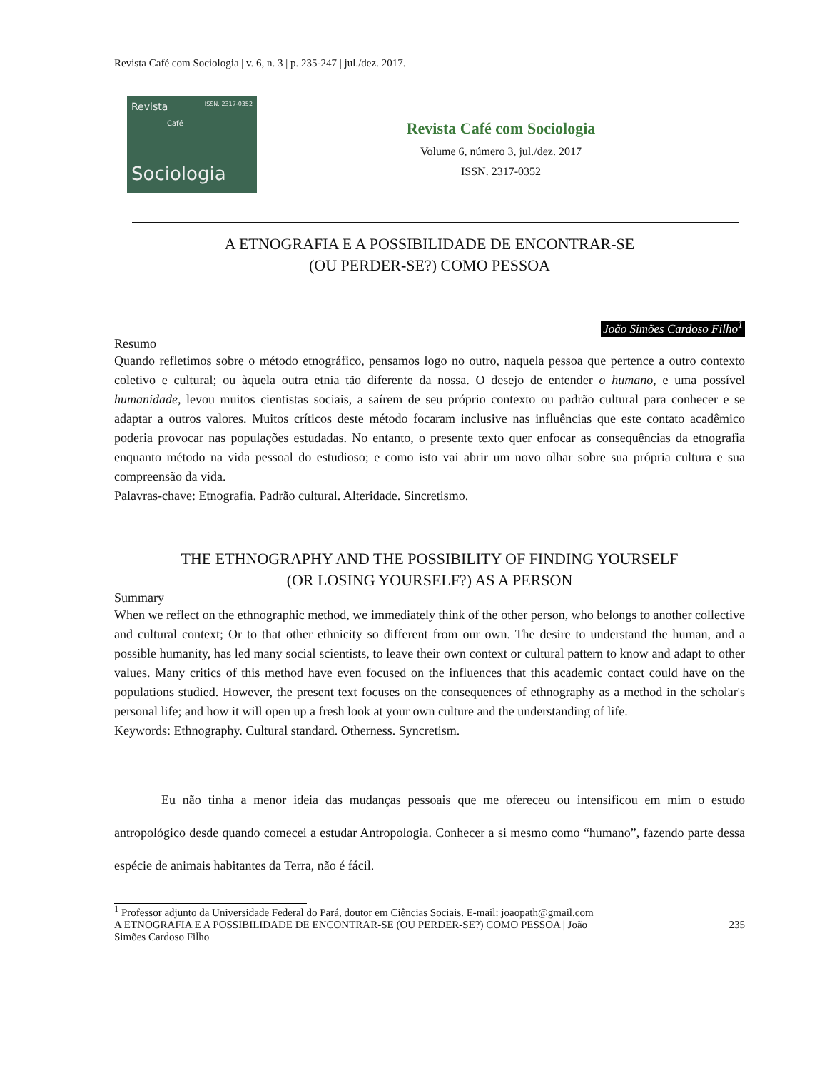Revista Café com Sociologia | v. 6, n. 3 | p. 235-247 | jul./dez. 2017.
Revista ISSN. 2317-0352
Café
Sociologia
Revista Café com Sociologia
Volume 6, número 3, jul./dez. 2017
ISSN. 2317-0352
A ETNOGRAFIA E A POSSIBILIDADE DE ENCONTRAR-SE
(OU PERDER-SE?) COMO PESSOA
João Simões Cardoso Filho<sup>1</sup>
Resumo
Quando refletimos sobre o método etnográfico, pensamos logo no outro, naquela pessoa que pertence a outro contexto coletivo e cultural; ou àquela outra etnia tão diferente da nossa. O desejo de entender o humano, e uma possível humanidade, levou muitos cientistas sociais, a saírem de seu próprio contexto ou padrão cultural para conhecer e se adaptar a outros valores. Muitos críticos deste método focaram inclusive nas influências que este contato acadêmico poderia provocar nas populações estudadas. No entanto, o presente texto quer enfocar as consequências da etnografia enquanto método na vida pessoal do estudioso; e como isto vai abrir um novo olhar sobre sua própria cultura e sua compreensão da vida.
Palavras-chave: Etnografia. Padrão cultural. Alteridade. Sincretismo.
THE ETHNOGRAPHY AND THE POSSIBILITY OF FINDING YOURSELF
(OR LOSING YOURSELF?) AS A PERSON
Summary
When we reflect on the ethnographic method, we immediately think of the other person, who belongs to another collective and cultural context; Or to that other ethnicity so different from our own. The desire to understand the human, and a possible humanity, has led many social scientists, to leave their own context or cultural pattern to know and adapt to other values. Many critics of this method have even focused on the influences that this academic contact could have on the populations studied. However, the present text focuses on the consequences of ethnography as a method in the scholar's personal life; and how it will open up a fresh look at your own culture and the understanding of life.
Keywords: Ethnography. Cultural standard. Otherness. Syncretism.
Eu não tinha a menor ideia das mudanças pessoais que me ofereceu ou intensificou em mim o estudo antropológico desde quando comecei a estudar Antropologia. Conhecer a si mesmo como “humano”, fazendo parte dessa espécie de animais habitantes da Terra, não é fácil.
<sup>1</sup> Professor adjunto da Universidade Federal do Pará, doutor em Ciências Sociais. E-mail: joaopath@gmail.com
A ETNOGRAFIA E A POSSIBILIDADE DE ENCONTRAR-SE (OU PERDER-SE?) COMO PESSOA | João
Simões Cardoso Filho 235